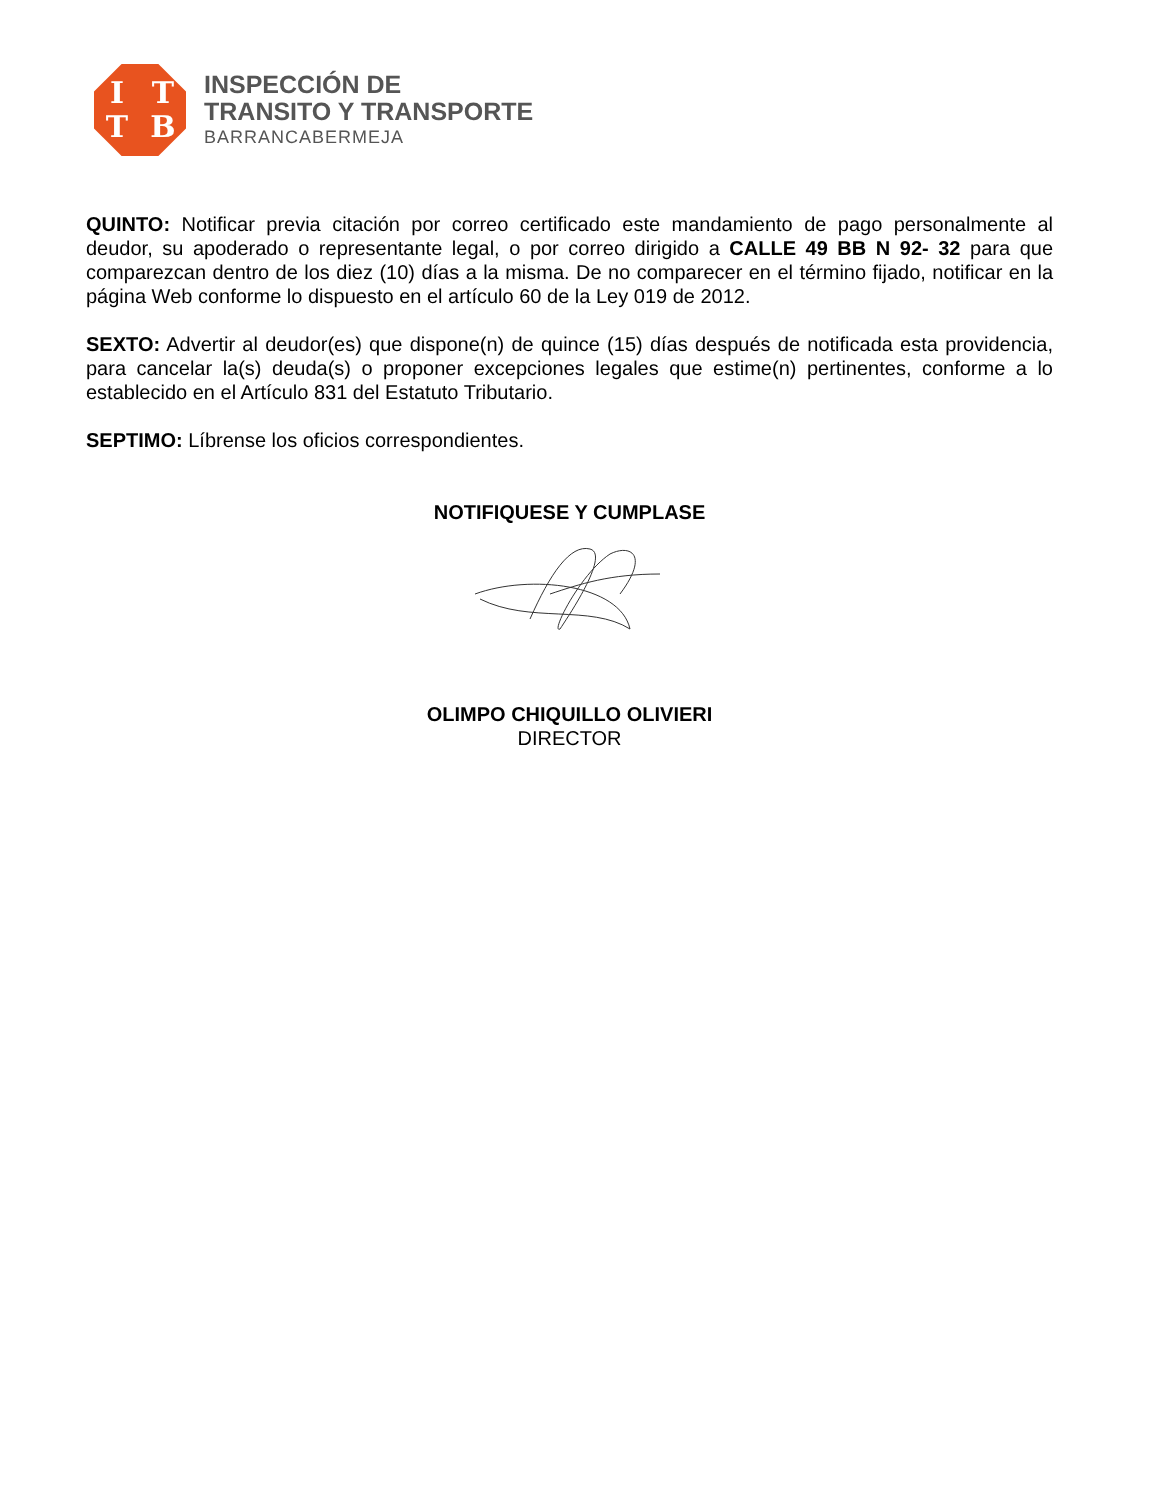ITTB
INSPECCIÓN DE
TRANSITO Y TRANSPORTE
BARRANCABERMEJA
QUINTO: Notificar previa citación por correo certificado este mandamiento de pago personalmente al deudor, su apoderado o representante legal, o por correo dirigido a CALLE 49 BB N 92- 32 para que comparezcan dentro de los diez (10) días a la misma. De no comparecer en el término fijado, notificar en la página Web conforme lo dispuesto en el artículo 60 de la Ley 019 de 2012.
SEXTO: Advertir al deudor(es) que dispone(n) de quince (15) días después de notificada esta providencia, para cancelar la(s) deuda(s) o proponer excepciones legales que estime(n) pertinentes, conforme a lo establecido en el Artículo 831 del Estatuto Tributario.
SEPTIMO: Líbrense los oficios correspondientes.
NOTIFIQUESE Y CUMPLASE
OLIMPO CHIQUILLO OLIVIERI
DIRECTOR